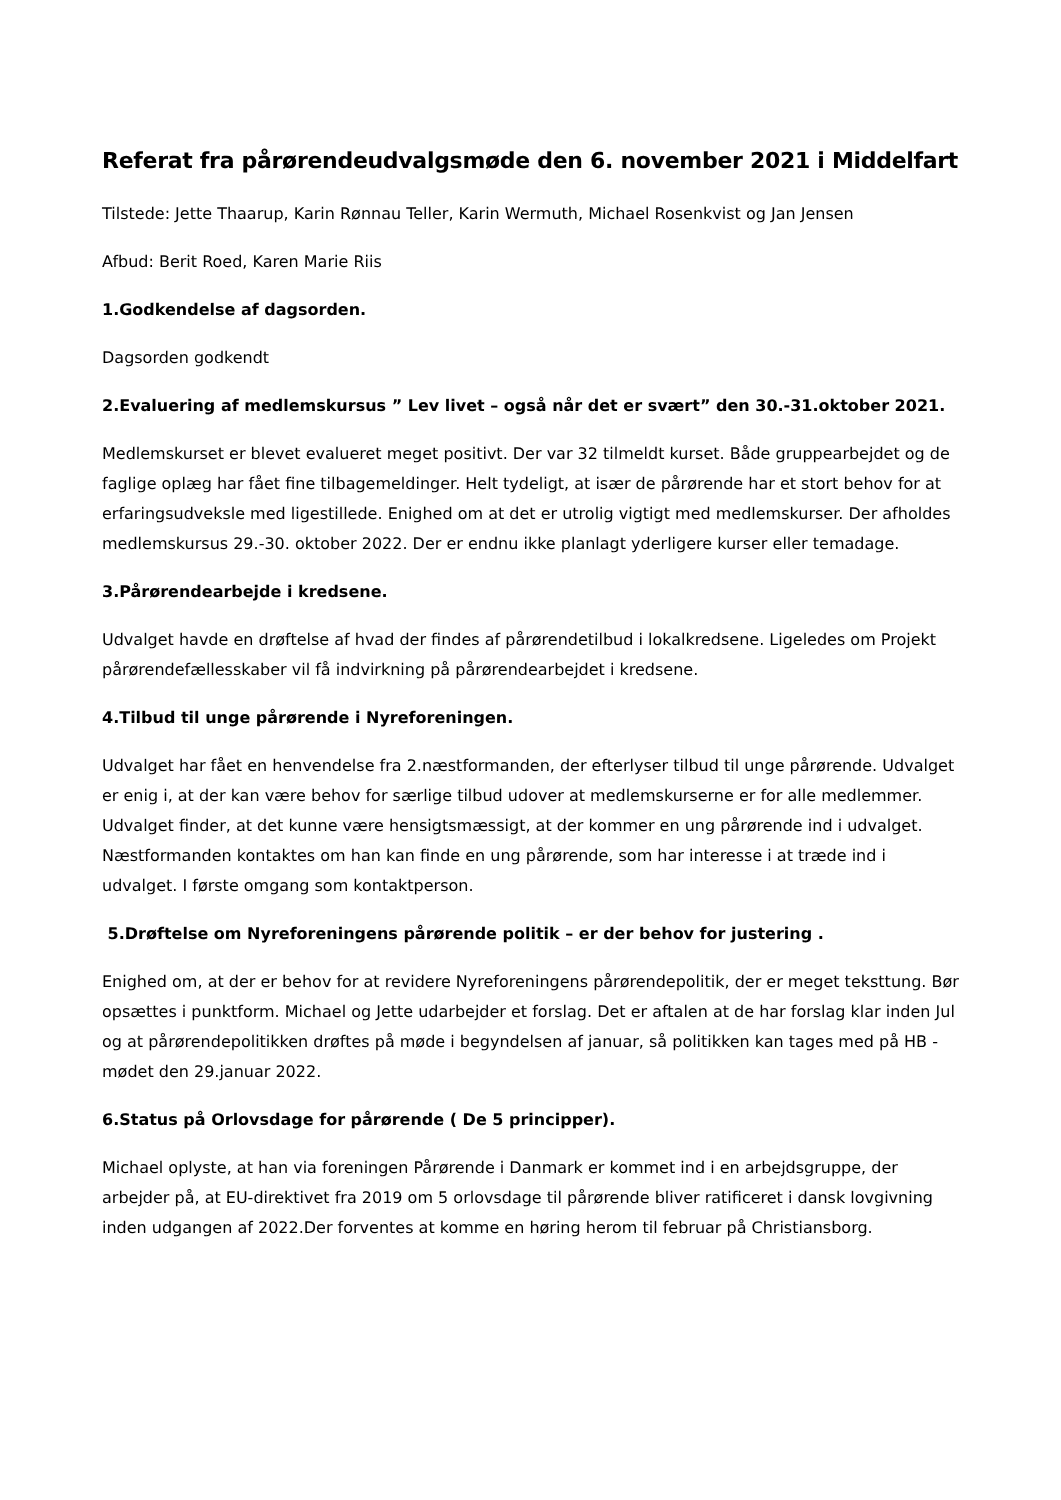Referat fra pårørendeudvalgsmøde den 6. november 2021 i Middelfart
Tilstede: Jette Thaarup, Karin Rønnau Teller, Karin Wermuth, Michael Rosenkvist og Jan Jensen
Afbud: Berit Roed, Karen Marie Riis
1.Godkendelse af dagsorden.
Dagsorden godkendt
2.Evaluering af medlemskursus ” Lev livet – også når det er svært” den 30.-31.oktober 2021.
Medlemskurset er blevet evalueret meget positivt. Der var 32 tilmeldt kurset. Både gruppearbejdet og de faglige oplæg har fået fine tilbagemeldinger. Helt tydeligt, at især de pårørende har et stort behov for at erfaringsudveksle med ligestillede. Enighed om at det er utrolig vigtigt med medlemskurser. Der afholdes medlemskursus 29.-30. oktober 2022. Der er endnu ikke planlagt yderligere kurser eller temadage.
3.Pårørendearbejde i kredsene.
Udvalget havde en drøftelse af hvad der findes af pårørendetilbud i lokalkredsene. Ligeledes om Projekt pårørendefællesskaber vil få indvirkning på pårørendearbejdet i kredsene.
4.Tilbud til unge pårørende i Nyreforeningen.
Udvalget har fået en henvendelse fra 2.næstformanden, der efterlyser tilbud til unge pårørende. Udvalget er enig i, at der kan være behov for særlige tilbud udover at medlemskurserne er for alle medlemmer. Udvalget finder, at det kunne være hensigtsmæssigt, at der kommer en ung pårørende ind i udvalget. Næstformanden kontaktes om han kan finde en ung pårørende, som har interesse i at træde ind i udvalget. I første omgang som kontaktperson.
5.Drøftelse om Nyreforeningens pårørende politik – er der behov for justering .
Enighed om, at der er behov for at revidere Nyreforeningens pårørendepolitik, der er meget teksttung. Bør opsættes i punktform. Michael og Jette udarbejder et forslag. Det er aftalen at de har forslag klar inden Jul og at pårørendepolitikken drøftes på møde i begyndelsen af januar, så politikken kan tages med på HB - mødet den 29.januar 2022.
6.Status på Orlovsdage for pårørende ( De 5 principper).
Michael oplyste, at han via foreningen Pårørende i Danmark er kommet ind i en arbejdsgruppe, der arbejder på, at EU-direktivet fra 2019 om 5 orlovsdage til pårørende bliver ratificeret i dansk lovgivning inden udgangen af 2022.Der forventes at komme en høring herom til februar på Christiansborg.